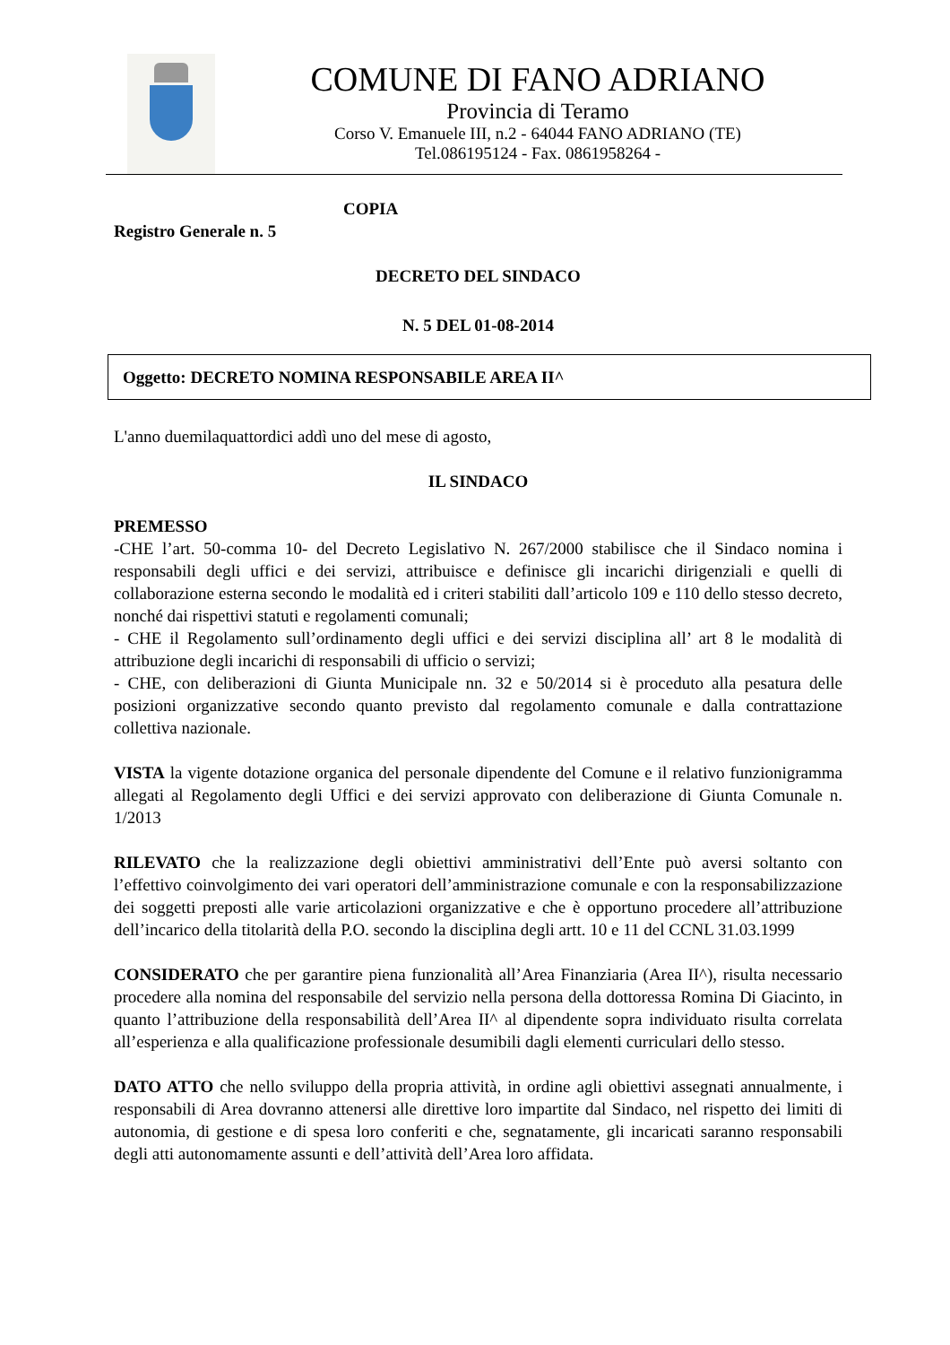COMUNE DI FANO ADRIANO
Provincia di Teramo
Corso V. Emanuele III, n.2 - 64044 FANO ADRIANO (TE)
Tel.086195124 - Fax. 0861958264 -
COPIA
Registro Generale n. 5
DECRETO DEL SINDACO
N. 5 DEL 01-08-2014
Oggetto: DECRETO NOMINA RESPONSABILE AREA II^
L'anno duemilaquattordici addì uno del mese di agosto,
IL SINDACO
PREMESSO
-CHE l’art. 50-comma 10- del Decreto Legislativo N. 267/2000 stabilisce che il Sindaco nomina i responsabili degli uffici e dei servizi, attribuisce e definisce gli incarichi dirigenziali e quelli di collaborazione esterna secondo le modalità ed i criteri stabiliti dall’articolo 109 e 110 dello stesso decreto, nonché dai rispettivi statuti e regolamenti comunali;
- CHE il Regolamento sull’ordinamento degli uffici e dei servizi disciplina all’ art 8 le modalità di attribuzione degli incarichi di responsabili di ufficio o servizi;
- CHE, con deliberazioni di Giunta Municipale nn. 32 e 50/2014 si è proceduto alla pesatura delle posizioni organizzative secondo quanto previsto dal regolamento comunale e dalla contrattazione collettiva nazionale.
VISTA la vigente dotazione organica del personale dipendente del Comune e il relativo funzionigramma allegati al Regolamento degli Uffici e dei servizi approvato con deliberazione di Giunta Comunale n. 1/2013
RILEVATO che la realizzazione degli obiettivi amministrativi dell’Ente può aversi soltanto con l’effettivo coinvolgimento dei vari operatori dell’amministrazione comunale e con la responsabilizzazione dei soggetti preposti alle varie articolazioni organizzative e che è opportuno procedere all’attribuzione dell’incarico della titolarità della P.O. secondo la disciplina degli artt. 10 e 11 del CCNL 31.03.1999
CONSIDERATO che per garantire piena funzionalità all’Area Finanziaria (Area II^), risulta necessario procedere alla nomina del responsabile del servizio nella persona della dottoressa Romina Di Giacinto, in quanto l’attribuzione della responsabilità dell’Area II^ al dipendente sopra individuato risulta correlata all’esperienza e alla qualificazione professionale desumibili dagli elementi curriculari dello stesso.
DATO ATTO che nello sviluppo della propria attività, in ordine agli obiettivi assegnati annualmente, i responsabili di Area dovranno attenersi alle direttive loro impartite dal Sindaco, nel rispetto dei limiti di autonomia, di gestione e di spesa loro conferiti e che, segnatamente, gli incaricati saranno responsabili degli atti autonomamente assunti e dell’attività dell’Area loro affidata.